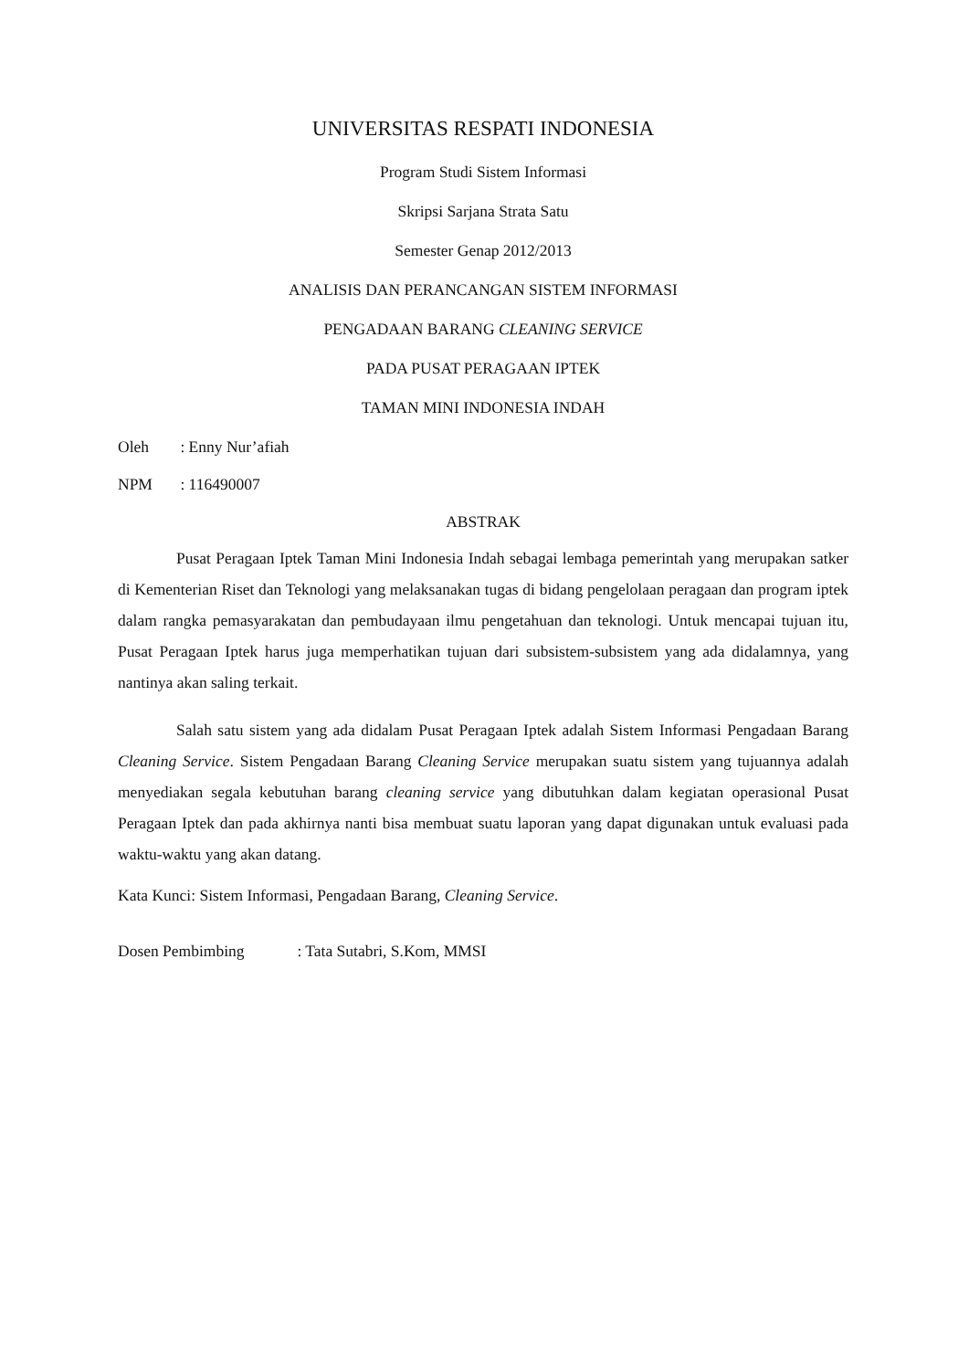UNIVERSITAS RESPATI INDONESIA
Program Studi Sistem Informasi
Skripsi Sarjana Strata Satu
Semester Genap 2012/2013
ANALISIS DAN PERANCANGAN SISTEM INFORMASI
PENGADAAN BARANG CLEANING SERVICE
PADA PUSAT PERAGAAN IPTEK
TAMAN MINI INDONESIA INDAH
Oleh : Enny Nur’afiah
NPM : 116490007
ABSTRAK
Pusat Peragaan Iptek Taman Mini Indonesia Indah sebagai lembaga pemerintah yang merupakan satker di Kementerian Riset dan Teknologi yang melaksanakan tugas di bidang pengelolaan peragaan dan program iptek dalam rangka pemasyarakatan dan pembudayaan ilmu pengetahuan dan teknologi. Untuk mencapai tujuan itu, Pusat Peragaan Iptek harus juga memperhatikan tujuan dari subsistem-subsistem yang ada didalamnya, yang nantinya akan saling terkait.
Salah satu sistem yang ada didalam Pusat Peragaan Iptek adalah Sistem Informasi Pengadaan Barang Cleaning Service. Sistem Pengadaan Barang Cleaning Service merupakan suatu sistem yang tujuannya adalah menyediakan segala kebutuhan barang cleaning service yang dibutuhkan dalam kegiatan operasional Pusat Peragaan Iptek dan pada akhirnya nanti bisa membuat suatu laporan yang dapat digunakan untuk evaluasi pada waktu-waktu yang akan datang.
Kata Kunci: Sistem Informasi, Pengadaan Barang, Cleaning Service.
Dosen Pembimbing : Tata Sutabri, S.Kom, MMSI